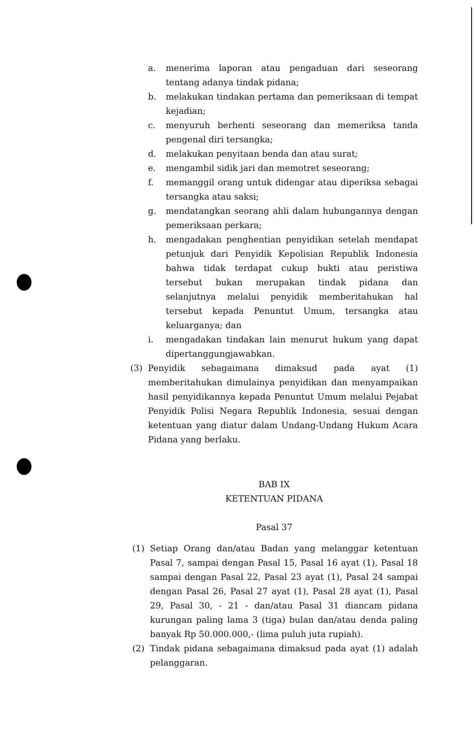a. menerima laporan atau pengaduan dari seseorang tentang adanya tindak pidana;
b. melakukan tindakan pertama dan pemeriksaan di tempat kejadian;
c. menyuruh berhenti seseorang dan memeriksa tanda pengenal diri tersangka;
d. melakukan penyitaan benda dan atau surat;
e. mengambil sidik jari dan memotret seseorang;
f. memanggil orang untuk didengar atau diperiksa sebagai tersangka atau saksi;
g. mendatangkan seorang ahli dalam hubungannya dengan pemeriksaan perkara;
h. mengadakan penghentian penyidikan setelah mendapat petunjuk dari Penyidik Kepolisian Republik Indonesia bahwa tidak terdapat cukup bukti atau peristiwa tersebut bukan merupakan tindak pidana dan selanjutnya melalui penyidik memberitahukan hal tersebut kepada Penuntut Umum, tersangka atau keluarganya; dan
i. mengadakan tindakan lain menurut hukum yang dapat dipertanggungjawabkan.
(3) Penyidik sebagaimana dimaksud pada ayat (1) memberitahukan dimulainya penyidikan dan menyampaikan hasil penyidikannya kepada Penuntut Umum melalui Pejabat Penyidik Polisi Negara Republik Indonesia, sesuai dengan ketentuan yang diatur dalam Undang-Undang Hukum Acara Pidana yang berlaku.
BAB IX
KETENTUAN PIDANA
Pasal 37
(1) Setiap Orang dan/atau Badan yang melanggar ketentuan Pasal 7, sampai dengan Pasal 15, Pasal 16 ayat (1), Pasal 18 sampai dengan Pasal 22, Pasal 23 ayat (1), Pasal 24 sampai dengan Pasal 26, Pasal 27 ayat (1), Pasal 28 ayat (1), Pasal 29, Pasal 30, - 21 - dan/atau Pasal 31 diancam pidana kurungan paling lama 3 (tiga) bulan dan/atau denda paling banyak Rp 50.000.000,- (lima puluh juta rupiah).
(2) Tindak pidana sebagaimana dimaksud pada ayat (1) adalah pelanggaran.